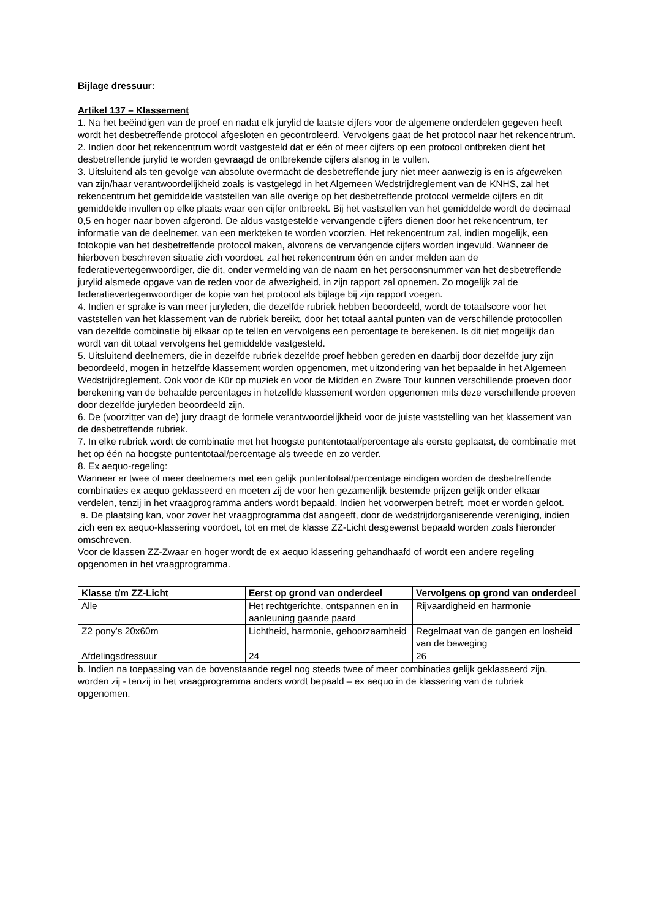Bijlage dressuur:
Artikel 137 – Klassement
1. Na het beëindigen van de proef en nadat elk jurylid de laatste cijfers voor de algemene onderdelen gegeven heeft wordt het desbetreffende protocol afgesloten en gecontroleerd. Vervolgens gaat de het protocol naar het rekencentrum.
2. Indien door het rekencentrum wordt vastgesteld dat er één of meer cijfers op een protocol ontbreken dient het desbetreffende jurylid te worden gevraagd de ontbrekende cijfers alsnog in te vullen.
3. Uitsluitend als ten gevolge van absolute overmacht de desbetreffende jury niet meer aanwezig is en is afgeweken van zijn/haar verantwoordelijkheid zoals is vastgelegd in het Algemeen Wedstrijdreglement van de KNHS, zal het rekencentrum het gemiddelde vaststellen van alle overige op het desbetreffende protocol vermelde cijfers en dit gemiddelde invullen op elke plaats waar een cijfer ontbreekt. Bij het vaststellen van het gemiddelde wordt de decimaal 0,5 en hoger naar boven afgerond. De aldus vastgestelde vervangende cijfers dienen door het rekencentrum, ter informatie van de deelnemer, van een merkteken te worden voorzien. Het rekencentrum zal, indien mogelijk, een fotokopie van het desbetreffende protocol maken, alvorens de vervangende cijfers worden ingevuld. Wanneer de hierboven beschreven situatie zich voordoet, zal het rekencentrum één en ander melden aan de federatievertegenwoordiger, die dit, onder vermelding van de naam en het persoonsnummer van het desbetreffende jurylid alsmede opgave van de reden voor de afwezigheid, in zijn rapport zal opnemen. Zo mogelijk zal de federatievertegenwoordiger de kopie van het protocol als bijlage bij zijn rapport voegen.
4. Indien er sprake is van meer juryleden, die dezelfde rubriek hebben beoordeeld, wordt de totaalscore voor het vaststellen van het klassement van de rubriek bereikt, door het totaal aantal punten van de verschillende protocollen van dezelfde combinatie bij elkaar op te tellen en vervolgens een percentage te berekenen. Is dit niet mogelijk dan wordt van dit totaal vervolgens het gemiddelde vastgesteld.
5. Uitsluitend deelnemers, die in dezelfde rubriek dezelfde proef hebben gereden en daarbij door dezelfde jury zijn beoordeeld, mogen in hetzelfde klassement worden opgenomen, met uitzondering van het bepaalde in het Algemeen Wedstrijdreglement. Ook voor de Kür op muziek en voor de Midden en Zware Tour kunnen verschillende proeven door berekening van de behaalde percentages in hetzelfde klassement worden opgenomen mits deze verschillende proeven door dezelfde juryleden beoordeeld zijn.
6. De (voorzitter van de) jury draagt de formele verantwoordelijkheid voor de juiste vaststelling van het klassement van de desbetreffende rubriek.
7. In elke rubriek wordt de combinatie met het hoogste puntentotaal/percentage als eerste geplaatst, de combinatie met het op één na hoogste puntentotaal/percentage als tweede en zo verder.
8. Ex aequo-regeling:
Wanneer er twee of meer deelnemers met een gelijk puntentotaal/percentage eindigen worden de desbetreffende combinaties ex aequo geklasseerd en moeten zij de voor hen gezamenlijk bestemde prijzen gelijk onder elkaar verdelen, tenzij in het vraagprogramma anders wordt bepaald. Indien het voorwerpen betreft, moet er worden geloot.
a. De plaatsing kan, voor zover het vraagprogramma dat aangeeft, door de wedstrijdorganiserende vereniging, indien zich een ex aequo-klassering voordoet, tot en met de klasse ZZ-Licht desgewenst bepaald worden zoals hieronder omschreven.
Voor de klassen ZZ-Zwaar en hoger wordt de ex aequo klassering gehandhaafd of wordt een andere regeling opgenomen in het vraagprogramma.
| Klasse t/m ZZ-Licht | Eerst op grond van onderdeel | Vervolgens op grond van onderdeel |
| --- | --- | --- |
| Alle | Het rechtgerichte, ontspannen en in aanleuning gaande paard | Rijvaardigheid en harmonie |
| Z2 pony’s 20x60m | Lichtheid, harmonie, gehoorzaamheid | Regelmaat van de gangen en losheid van de beweging |
| Afdelingsdressuur | 24 | 26 |
b. Indien na toepassing van de bovenstaande regel nog steeds twee of meer combinaties gelijk geklasseerd zijn, worden zij - tenzij in het vraagprogramma anders wordt bepaald – ex aequo in de klassering van de rubriek opgenomen.